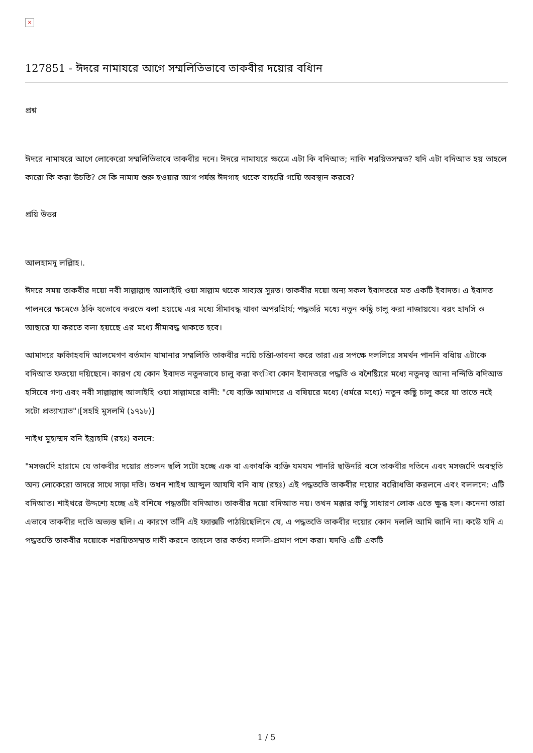×
127851 - ঈদরে নামাযরে আগে সম্মলিতিভাবে তাকবীর দয়োর বধিান
প্রশ্ন
ঈদরে নামাযরে আগে লোকেরো সম্মলিতিভাবে তাকবীর দনে। ঈদরে নামাযরে ক্ষত্রেে এটা কি বদিআত; নাকি শরয়িতসম্মত? যদি এটা বদিআত হয় তাহলে কারো কি করা উচতি? সে কি নামায শুরু হওয়ার আগ পর্যন্ত ঈদগাহ থকেে বাহরিে গয়িে অবস্থান করবে?
প্রয়ি উত্তর
আলহামদু লল্লিাহ।.
ঈদরে সময় তাকবীর দয়ো নবী সাল্লাল্লাহু আলাইহি ওয়া সাল্লাম থকেে সাব্যস্ত সুন্নত। তাকবীর দয়ো অন্য সকল ইবাদতরে মত একটি ইবাদত। এ ইবাদত পালনরে ক্ষত্রেওে ঠকি যভোবে করতে বলা হয়ছেে এর মধ্যে সীমাবদ্ধ থাকা অপরহিার্য; পদ্ধতরি মধ্যে নতুন কছিু চালু করা নাজায়যে। বরং হাদসি ও আছারে যা করতে বলা হয়ছেে এর মধ্যে সীমাবদ্ধ থাকতে হবে।
আমাদরে ফকিাহবদি আলমেগণ বর্তমান যামানার সম্মলিতি তাকবীর নয়িে চন্তিা-ভাবনা করে তারা এর সপক্ষে দললিরে সমর্থন পাননি বধিায় এটাকে বদিআত ফতয়ো দয়িছেনে। কারণ যে কোন ইবাদত নতুনভাবে চালু করা কংিবা কোন ইবাদতরে পদ্ধতি ও বশৈষ্ট্যিরে মধ্যে নতুনত্ব আনা নন্দিতি বদিআত হসিবেে গণ্য এবং নবী সাল্লাল্লাহু আলাইহি ওয়া সাল্লামরে বানী: "যে ব্যক্তি আমাদরে এ বষিয়রে মধ্যে (ধর্মরে মধ্যে) নতুন কছিু চালু করে যা তাতে নইে সটো প্রত্যাখ্যাত"।[সহহি মুসলমি (১৭১৮)]
শাইখ মুহাম্মদ বনি ইব্রাহমি (রহঃ) বলনে:
"মসজদিে হারামে যে তাকবীর দয়োর প্রচলন ছলি সটো হচ্ছে এক বা একাধকি ব্যক্তি যমযম পানরি ছাউনরি বসে তাকবীর দতিনে এবং মসজদিে অবস্থতি অন্য লোকেরো তাদরে সাথে সাড়া দতি। তখন শাইখ আব্দুল আযযি বনি বায (রহঃ) এই পদ্ধততিে তাকবীর দয়োর বরিোধতিা করলনে এবং বললনে: এটি বদিআত। শাইখরে উদ্দশ্যে হচ্ছে এই বশিষে পদ্ধতটিা বদিআত। তাকবীর দয়ো বদিআত নয়। তখন মক্কার কছিু সাধারণ লোক এতে ক্ষুব্ধ হল। কনেনা তারা এভাবে তাকবীর দতিে অভ্যস্ত ছলি। এ কারণে তনিি এই ফ্যাক্সটি পাঠয়িছেলিনে যে, এ পদ্ধততিে তাকবীর দয়োর কোন দললি আমি জানি না। কউে যদি এ পদ্ধততিে তাকবীর দয়োকে শরয়িতসম্মত দাবী করনে তাহলে তার কর্তব্য দললি-প্রমাণ পশে করা। যদওি এটি একটি
1 / 5